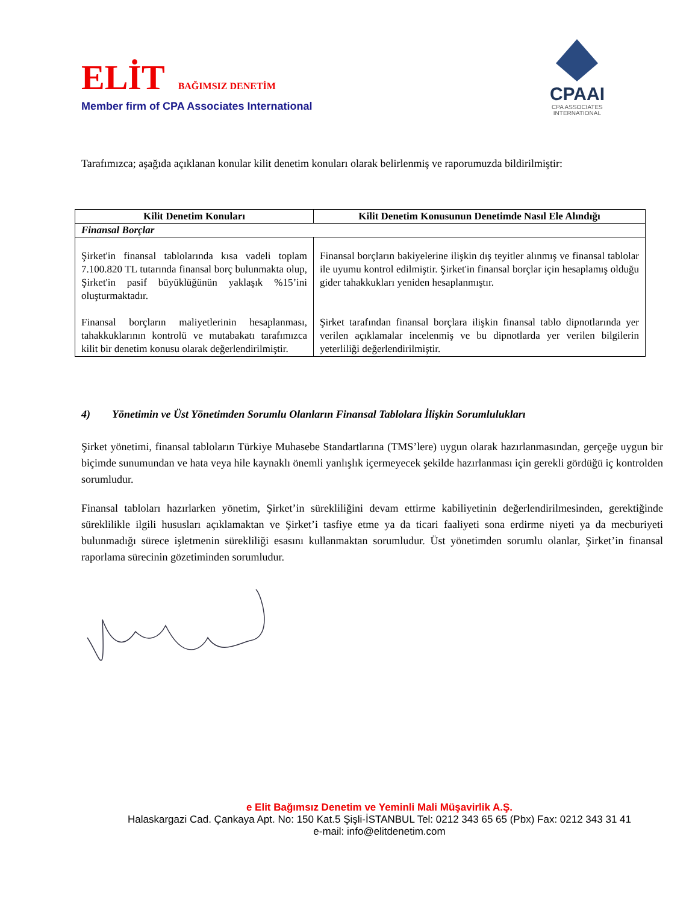ELİT BAĞIMSIZ DENETİM
Member firm of CPA Associates International
CPAAI
CPA ASSOCIATES
INTERNATIONAL
Tarafımızca; aşağıda açıklanan konular kilit denetim konuları olarak belirlenmiş ve raporumuzda bildirilmiştir:
| Kilit Denetim Konuları | Kilit Denetim Konusunun Denetimde Nasıl Ele Alındığı |
| --- | --- |
| Finansal Borçlar | |
| Şirket'in finansal tablolarında kısa vadeli toplam 7.100.820 TL tutarında finansal borç bulunmakta olup, Şirket'in pasif büyüklüğünün yaklaşık %15’ini oluşturmaktadır. Finansal borçların maliyetlerinin hesaplanması, tahakkuklarının kontrolü ve mutabakatı tarafımızca kilit bir denetim konusu olarak değerlendirilmiştir. | Finansal borçların bakiyelerine ilişkin dış teyitler alınmış ve finansal tablolar ile uyumu kontrol edilmiştir. Şirket'in finansal borçlar için hesaplamış olduğu gider tahakkukları yeniden hesaplanmıştır. Şirket tarafından finansal borçlara ilişkin finansal tablo dipnotlarında yer verilen açıklamalar incelenmiş ve bu dipnotlarda yer verilen bilgilerin yeterliliği değerlendirilmiştir. |
4) Yönetimin ve Üst Yönetimden Sorumlu Olanların Finansal Tablolara İlişkin Sorumlulukları
Şirket yönetimi, finansal tabloların Türkiye Muhasebe Standartlarına (TMS’lere) uygun olarak hazırlanmasından, gerçeğe uygun bir biçimde sunumundan ve hata veya hile kaynaklı önemli yanlışlık içermeyecek şekilde hazırlanması için gerekli gördüğü iç kontrolden sorumludur.
Finansal tabloları hazırlarken yönetim, Şirket’in sürekliliğini devam ettirme kabiliyetinin değerlendirilmesinden, gerektiğinde süreklilikle ilgili hususları açıklamaktan ve Şirket’i tasfiye etme ya da ticari faaliyeti sona erdirme niyeti ya da mecburiyeti bulunmadığı sürece işletmenin sürekliliği esasını kullanmaktan sorumludur. Üst yönetimden sorumlu olanlar, Şirket’in finansal raporlama sürecinin gözetiminden sorumludur.
e Elit Bağımsız Denetim ve Yeminli Mali Müşavirlik A.Ş.
Halaskargazi Cad. Çankaya Apt. No: 150 Kat.5 Şişli-İSTANBUL Tel: 0212 343 65 65 (Pbx) Fax: 0212 343 31 41
e-mail: info@elitdenetim.com